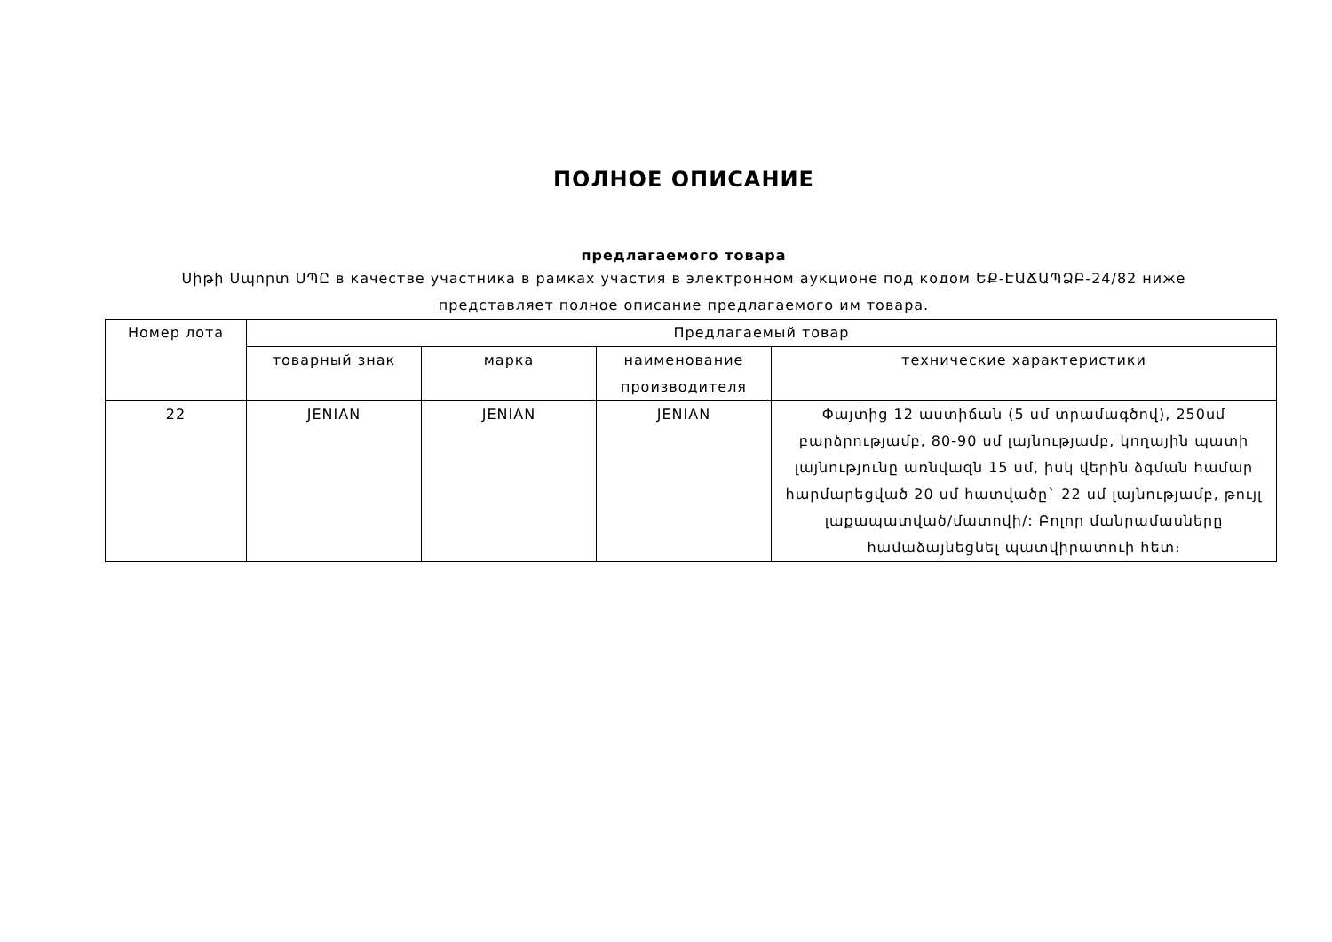ПОЛНОЕ ОПИСАНИЕ
предлагаемого товара
Սիթի Սպորտ ՍՊԸ в качестве участника в рамках участия в электронном аукционе под кодом ԵՔ-ԷԱՃԱՊՁԲ-24/82 ниже представляет полное описание предлагаемого им товара.
| Номер лота | Предлагаемый товар | | | |
| --- | --- | --- | --- | --- |
| | товарный знак | марка | наименование производителя | технические характеристики |
| 22 | JENIAN | JENIAN | JENIAN | Փայտից 12 աստիճան (5 սմ տրամագծով), 250սմ բարձրությամբ, 80-90 սմ լայնությամբ, կողային պատի լայնությունը առնվազն 15 սմ, իսկ վերին ձգման համար հարմարեցված 20 սմ հատվածը` 22 սմ լայնությամբ, թույլ լաքապատված/մատովի/: Բոլոր մանրամասները համաձայնեցնել պատվիրատուի հետ։ |